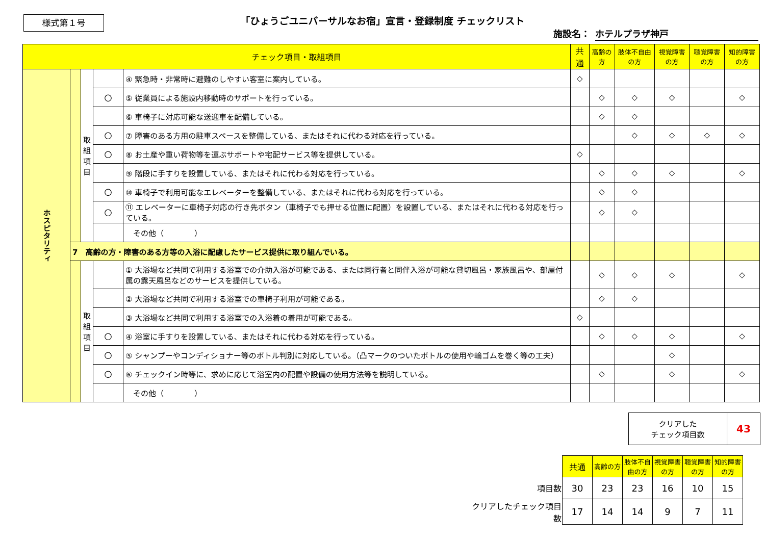様式第１号
「ひょうごユニバーサルなお宿」宣言・登録制度 チェックリスト
施設名： ホテルプラザ神戸
| チェック項目・取組項目 | | | | | 共通 | 高齢の方 | 肢体不自由の方 | 視覚障害の方 | 聴覚障害の方 | 知的障害の方 |
| --- | --- | --- | --- | --- | --- | --- | --- | --- | --- | --- |
| ホスピタリティ | | 取 組 項 目 | | ④ 緊急時・非常時に避難のしやすい客室に案内している。 | ◇ | | | | | |
| | | | 〇 | ⑤ 従業員による施設内移動時のサポートを行っている。 | | ◇ | ◇ | ◇ | | ◇ |
| | | | | ⑥ 車椅子に対応可能な送迎車を配備している。 | | ◇ | ◇ | | | |
| | | | 〇 | ⑦ 障害のある方用の駐車スペースを整備している、またはそれに代わる対応を行っている。 | | | ◇ | ◇ | ◇ | ◇ |
| | | | 〇 | ⑧ お土産や重い荷物等を運ぶサポートや宅配サービス等を提供している。 | ◇ | | | | | |
| | | | | ⑨ 階段に手すりを設置している、またはそれに代わる対応を行っている。 | | ◇ | ◇ | ◇ | | ◇ |
| | | | 〇 | ⑩ 車椅子で利用可能なエレベーターを整備している、またはそれに代わる対応を行っている。 | | ◇ | ◇ | | | |
| | | | 〇 | ⑪ エレベーターに車椅子対応の行き先ボタン（車椅子でも押せる位置に配置）を設置している、またはそれに代わる対応を行っている。 | | ◇ | ◇ | | | |
| | | | | その他（ ） | | | | | | |
| | 7 高齢の方・障害のある方等の入浴に配慮したサービス提供に取り組んでいる。 | | | | | | | | | |
| | | 取 組 項 目 | | ① 大浴場など共同で利用する浴室での介助入浴が可能である、または同行者と同伴入浴が可能な貸切風呂・家族風呂や、部屋付属の露天風呂などのサービスを提供している。 | | ◇ | ◇ | ◇ | | ◇ |
| | | | | ② 大浴場など共同で利用する浴室での車椅子利用が可能である。 | | ◇ | ◇ | | | |
| | | | | ③ 大浴場など共同で利用する浴室での入浴着の着用が可能である。 | ◇ | | | | | |
| | | | 〇 | ④ 浴室に手すりを設置している、またはそれに代わる対応を行っている。 | | ◇ | ◇ | ◇ | | ◇ |
| | | | 〇 | ⑤ シャンプーやコンディショナー等のボトル判別に対応している。（凸マークのついたボトルの使用や輪ゴムを巻く等の工夫） | | | | ◇ | | |
| | | | 〇 | ⑥ チェックイン時等に、求めに応じて浴室内の配置や設備の使用方法等を説明している。 | | ◇ | | ◇ | | ◇ |
| | | | | その他（ ） | | | | | | |
| クリアした チェック項目数 | 43 |
| | 共通 | 高齢の方 | 肢体不自由の方 | 視覚障害の方 | 聴覚障害の方 | 知的障害の方 |
| 項目数 | 30 | 23 | 23 | 16 | 10 | 15 |
| クリアしたチェック項目数 | 17 | 14 | 14 | 9 | 7 | 11 |